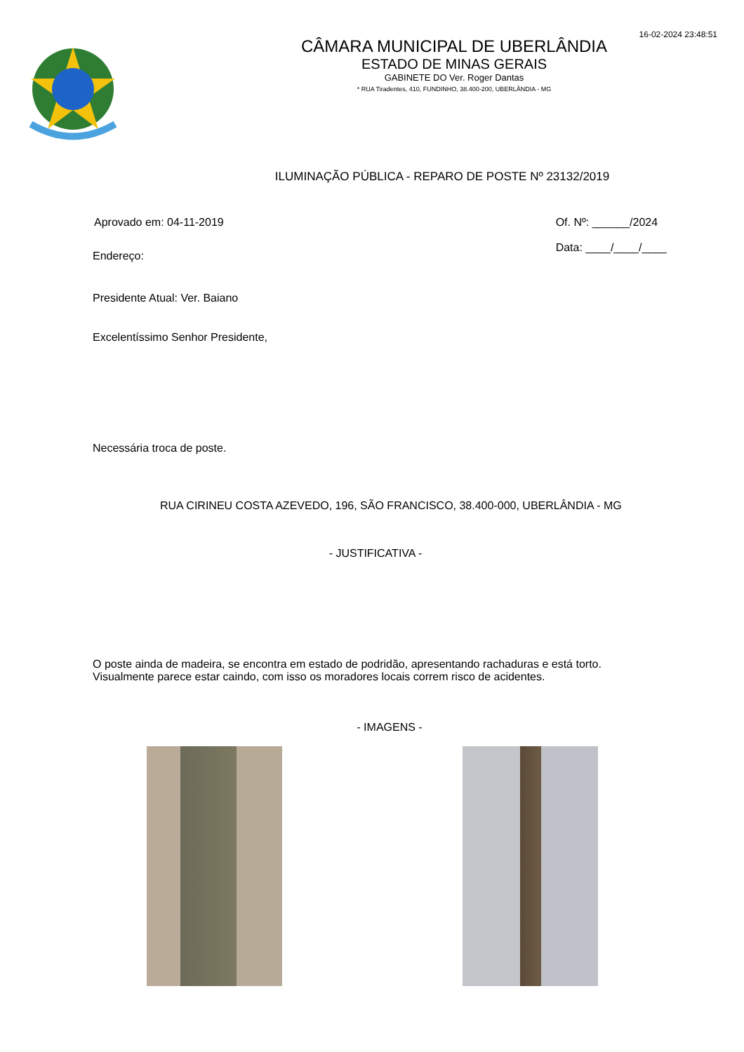16-02-2024 23:48:51
CÂMARA MUNICIPAL DE UBERLÂNDIA
ESTADO DE MINAS GERAIS
GABINETE DO Ver. Roger Dantas
* RUA Tiradentes, 410, FUNDINHO, 38.400-200, UBERLÂNDIA - MG
ILUMINAÇÃO PÚBLICA - REPARO DE POSTE Nº 23132/2019
Aprovado em: 04-11-2019 Of. Nº: ______/2024
Data: ____/____/____
Endereço:
Presidente Atual: Ver. Baiano
Excelentíssimo Senhor Presidente,
Necessária troca de poste.
RUA CIRINEU COSTA AZEVEDO, 196, SÃO FRANCISCO, 38.400-000, UBERLÂNDIA - MG
- JUSTIFICATIVA -
O poste ainda de madeira, se encontra em estado de podridão, apresentando rachaduras e está torto.
Visualmente parece estar caindo, com isso os moradores locais correm risco de acidentes.
- IMAGENS -